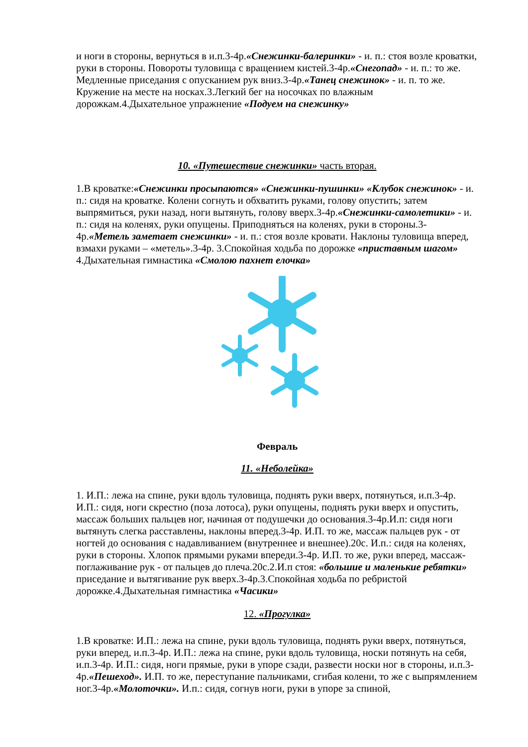и ноги в стороны, вернуться в и.п.3-4р.«Снежинки-балеринки» - и. п.: стоя возле кроватки, руки в стороны. Повороты туловища с вращением кистей.3-4р.«Снегопад» - и. п.: то же. Медленные приседания с опусканием рук вниз.3-4р.«Танец снежинок» - и. п. то же. Кружение на месте на носках.3.Легкий бег на носочках по влажным дорожкам.4.Дыхательное упражнение «Подуем на снежинку»
10. «Путешествие снежинки» часть вторая.
1.В кроватке:«Снежинки просыпаются» «Снежинки-пушинки» «Клубок снежинок» - и. п.: сидя на кроватке. Колени согнуть и обхватить руками, голову опустить; затем выпрямиться, руки назад, ноги вытянуть, голову вверх.3-4р.«Снежинки-самолетики» - и. п.: сидя на коленях, руки опущены. Приподняться на коленях, руки в стороны.3-4р.«Метель заметает снежинки» - и. п.: стоя возле кровати. Наклоны туловища вперед, взмахи руками – «метель».3-4р. 3.Спокойная ходьба по дорожке «приставным шагом» 4.Дыхательная гимнастика «Смолою пахнет елочка»
Февраль
11. «Неболейка»
1. И.П.: лежа на спине, руки вдоль туловища, поднять руки вверх, потянуться, и.п.3-4р. И.П.: сидя, ноги скрестно (поза лотоса), руки опущены, поднять руки вверх и опустить, массаж больших пальцев ног, начиная от подушечки до основания.3-4р.И.п: сидя ноги вытянуть слегка расставлены, наклоны вперед.3-4р. И.П. то же, массаж пальцев рук - от ногтей до основания с надавливанием (внутреннее и внешнее).20с. И.п.: сидя на коленях, руки в стороны. Хлопок прямыми руками впереди.3-4р. И.П. то же, руки вперед, массаж-поглаживание рук - от пальцев до плеча.20с.2.И.п стоя: «большие и маленькие ребятки» приседание и вытягивание рук вверх.3-4р.3.Спокойная ходьба по ребристой дорожке.4.Дыхательная гимнастика «Часики»
12. «Прогулка»
1.В кроватке: И.П.: лежа на спине, руки вдоль туловища, поднять руки вверх, потянуться, руки вперед, и.п.3-4р. И.П.: лежа на спине, руки вдоль туловища, носки потянуть на себя, и.п.3-4р. И.П.: сидя, ноги прямые, руки в упоре сзади, развести носки ног в стороны, и.п.3-4р.«Пешеход». И.П. то же, переступание пальчиками, сгибая колени, то же с выпрямлением ног.3-4р.«Молоточки». И.п.: сидя, согнув ноги, руки в упоре за спиной,